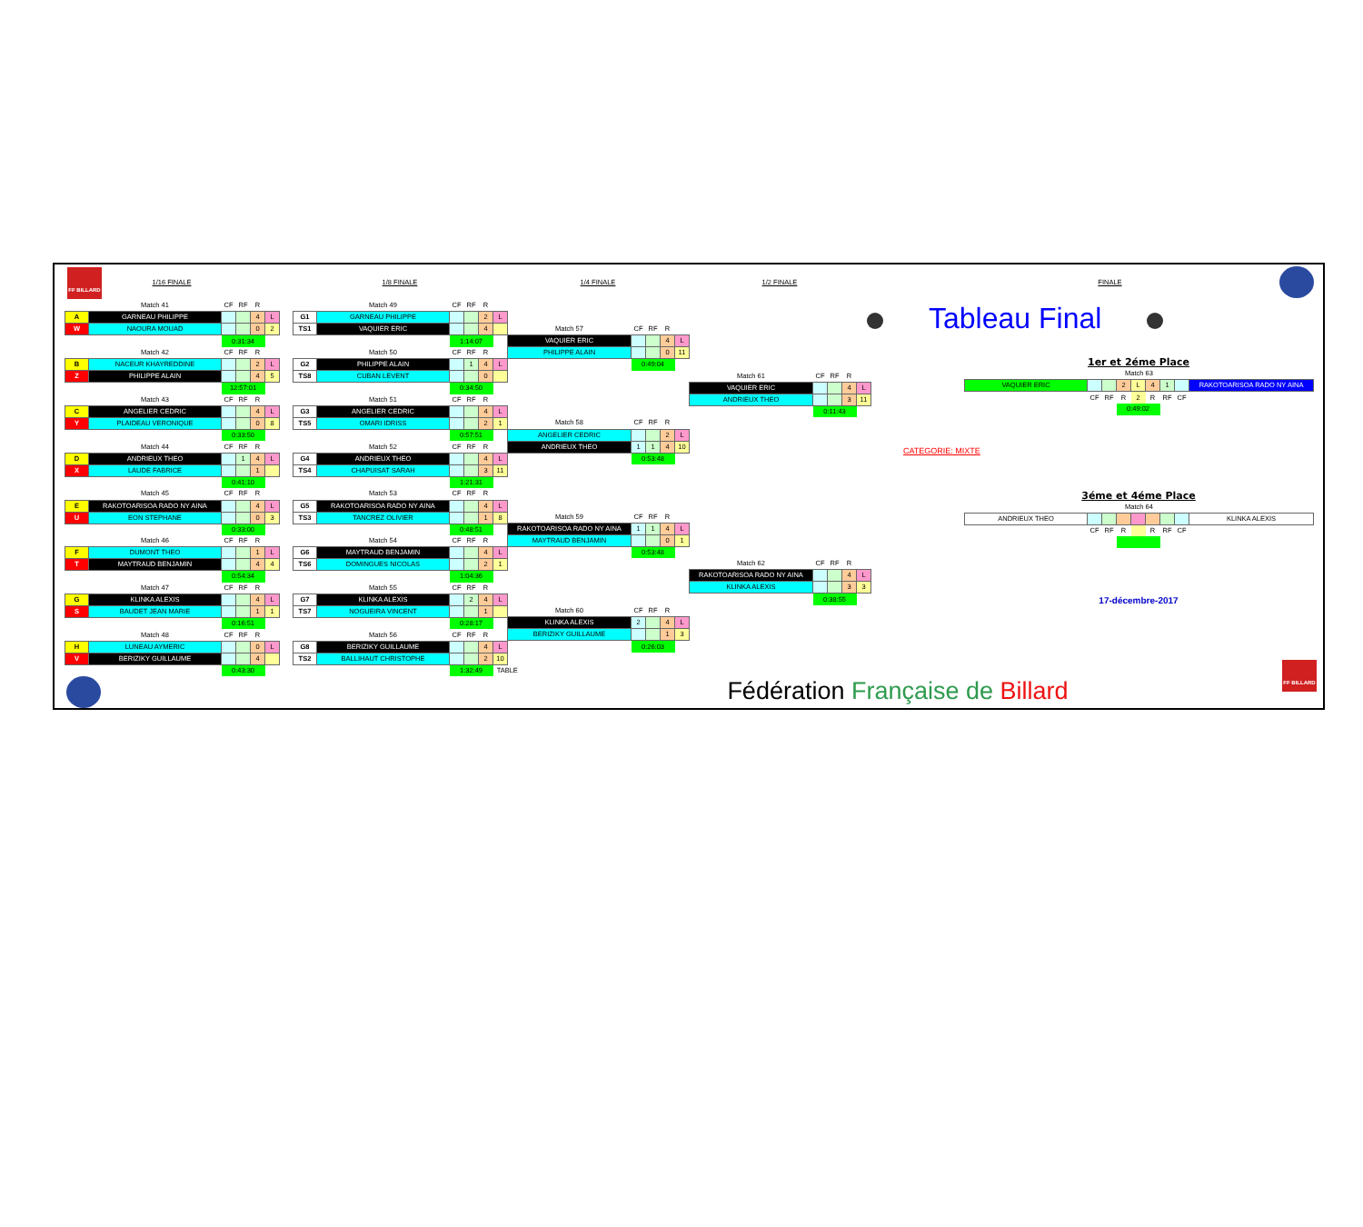FF BILLARD
1/16 FINALE
| | Match 41 | CF | RF | R | |
| A | GARNEAU PHILIPPE | | | 4 | L |
| W | NAOURA MOUAD | | | 0 | 2 |
| | | 0:31:34 | | | |
| | Match 42 | CF | RF | R | |
| B | NACEUR KHAYREDDINE | | | 2 | L |
| Z | PHILIPPE ALAIN | | | 4 | 5 |
| | | 12:57:01 | | | |
| | Match 43 | CF | RF | R | |
| C | ANGELIER CEDRIC | | | 4 | L |
| Y | PLAIDEAU VERONIQUE | | | 0 | 8 |
| | | 0:33:50 | | | |
| | Match 44 | CF | RF | R | |
| D | ANDRIEUX THEO | | 1 | 4 | L |
| X | LAUDE FABRICE | | | 1 | |
| | | 0:41:10 | | | |
| | Match 45 | CF | RF | R | |
| E | RAKOTOARISOA RADO NY AINA | | | 4 | L |
| U | EON STEPHANE | | | 0 | 3 |
| | | 0:33:00 | | | |
| | Match 46 | CF | RF | R | |
| F | DUMONT THEO | | | 1 | L |
| T | MAYTRAUD BENJAMIN | | | 4 | 4 |
| | | 0:54:34 | | | |
| | Match 47 | CF | RF | R | |
| G | KLINKA ALEXIS | | | 4 | L |
| S | BAUDET JEAN MARIE | | | 1 | 1 |
| | | 0:16:51 | | | |
| | Match 48 | CF | RF | R | |
| H | LUNEAU AYMERIC | | | 0 | L |
| V | BERIZIKY GUILLAUME | | | 4 | |
| | | 0:43:30 | | | |
1/8 FINALE
| | Match 49 | CF | RF | R | |
| G1 | GARNEAU PHILIPPE | | | 2 | L |
| TS1 | VAQUIER ERIC | | | 4 | |
| | | 1:14:07 | | | |
| | Match 50 | CF | RF | R | |
| G2 | PHILIPPE ALAIN | | 1 | 4 | L |
| TS8 | CUBAN LEVENT | | | 0 | |
| | | 0:34:50 | | | |
| | Match 51 | CF | RF | R | |
| G3 | ANGELIER CEDRIC | | | 4 | L |
| TS5 | OMARI IDRISS | | | 2 | 1 |
| | | 0:57:51 | | | |
| | Match 52 | CF | RF | R | |
| G4 | ANDRIEUX THEO | | | 4 | L |
| TS4 | CHAPUISAT SARAH | | | 3 | 11 |
| | | 1:21:31 | | | |
| | Match 53 | CF | RF | R | |
| G5 | RAKOTOARISOA RADO NY AINA | | | 4 | L |
| TS3 | TANCREZ OLIVIER | | | 1 | 8 |
| | | 0:48:51 | | | |
| | Match 54 | CF | RF | R | |
| G6 | MAYTRAUD BENJAMIN | | | 4 | L |
| TS6 | DOMINGUES NICOLAS | | | 2 | 1 |
| | | 1:04:36 | | | |
| | Match 55 | CF | RF | R | |
| G7 | KLINKA ALEXIS | | 2 | 4 | L |
| TS7 | NOGUEIRA VINCENT | | | 1 | |
| | | 0:28:17 | | | |
| | Match 56 | CF | RF | R | |
| G8 | BERIZIKY GUILLAUME | | | 4 | L |
| TS2 | BALLIHAUT CHRISTOPHE | | | 2 | 10 |
| | | 1:32:49 | | | TABLE |
1/4 FINALE
| Match 57 | CF | RF | R | |
| VAQUIER ERIC | | | 4 | L |
| PHILIPPE ALAIN | | | 0 | 11 |
| | 0:49:04 | | | |
| Match 58 | CF | RF | R | |
| ANGELIER CEDRIC | | | 2 | L |
| ANDRIEUX THEO | 1 | 1 | 4 | 10 |
| | 0:53:48 | | | |
| Match 59 | CF | RF | R | |
| RAKOTOARISOA RADO NY AINA | 1 | 1 | 4 | L |
| MAYTRAUD BENJAMIN | | | 0 | 1 |
| | 0:53:48 | | | |
| Match 60 | CF | RF | R | |
| KLINKA ALEXIS | 2 | | 4 | L |
| BERIZIKY GUILLAUME | | | 1 | 3 |
| | 0:26:03 | | | |
1/2 FINALE
| Match 61 | CF | RF | R | |
| VAQUIER ERIC | | | 4 | L |
| ANDRIEUX THEO | | | 3 | 11 |
| | 0:11:43 | | | |
| Match 62 | CF | RF | R | |
| RAKOTOARISOA RADO NY AINA | | | 4 | L |
| KLINKA ALEXIS | | | 3 | 3 |
| | 0:38:55 | | | |
FINALE
Tableau Final
1er et 2éme Place
| Match 63 | | | | | | | | |
| VAQUIER ERIC | | | 2 | L | 4 | 1 | | RAKOTOARISOA RADO NY AINA |
| | CF | RF | R | 2 | R | RF | CF | |
| | | | 0:49:02 | | | | | |
CATEGORIE: MIXTE
3éme et 4éme Place
| Match 64 | | | | | | | | |
| ANDRIEUX THEO | | | | | | | | KLINKA ALEXIS |
| | CF | RF | R | | R | RF | CF | |
17-décembre-2017
Fédération Française de Billard
FF BILLARD